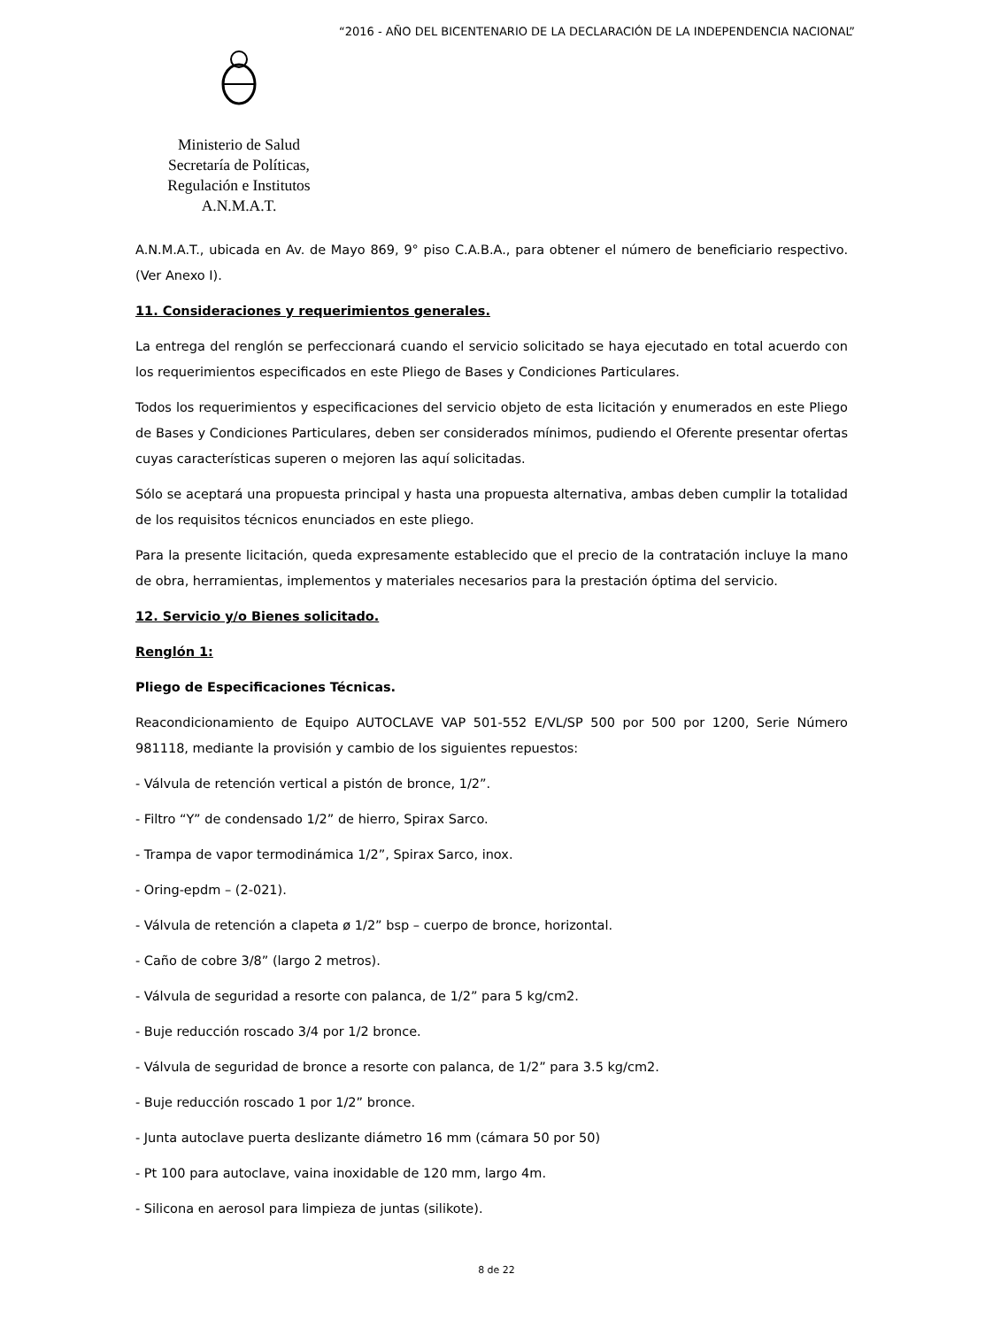“2016 - AÑO DEL BICENTENARIO DE LA DECLARACIÓN DE LA INDEPENDENCIA NACIONAL”
Ministerio de Salud
Secretaría de Políticas,
Regulación e Institutos
A.N.M.A.T.
A.N.M.A.T., ubicada en Av. de Mayo 869, 9° piso C.A.B.A., para obtener el número de beneficiario respectivo. (Ver Anexo I).
11. Consideraciones y requerimientos generales.
La entrega del renglón se perfeccionará cuando el servicio solicitado se haya ejecutado en total acuerdo con los requerimientos especificados en este Pliego de Bases y Condiciones Particulares.
Todos los requerimientos y especificaciones del servicio objeto de esta licitación y enumerados en este Pliego de Bases y Condiciones Particulares, deben ser considerados mínimos, pudiendo el Oferente presentar ofertas cuyas características superen o mejoren las aquí solicitadas.
Sólo se aceptará una propuesta principal y hasta una propuesta alternativa, ambas deben cumplir la totalidad de los requisitos técnicos enunciados en este pliego.
Para la presente licitación, queda expresamente establecido que el precio de la contratación incluye la mano de obra, herramientas, implementos y materiales necesarios para la prestación óptima del servicio.
12. Servicio y/o Bienes solicitado.
Renglón 1:
Pliego de Especificaciones Técnicas.
Reacondicionamiento de Equipo AUTOCLAVE VAP 501-552 E/VL/SP 500 por 500 por 1200, Serie Número 981118, mediante la provisión y cambio de los siguientes repuestos:
- Válvula de retención vertical a pistón de bronce, 1/2”.
- Filtro “Y” de condensado 1/2” de hierro, Spirax Sarco.
- Trampa de vapor termodinámica 1/2”, Spirax Sarco, inox.
- Oring-epdm – (2-021).
- Válvula de retención a clapeta ø 1/2” bsp – cuerpo de bronce, horizontal.
- Caño de cobre 3/8” (largo 2 metros).
- Válvula de seguridad a resorte con palanca, de 1/2” para 5 kg/cm2.
- Buje reducción roscado 3/4 por 1/2 bronce.
- Válvula de seguridad de bronce a resorte con palanca, de 1/2” para 3.5 kg/cm2.
- Buje reducción roscado 1 por 1/2” bronce.
- Junta autoclave puerta deslizante diámetro 16 mm (cámara 50 por 50)
- Pt 100 para autoclave, vaina inoxidable de 120 mm, largo 4m.
- Silicona en aerosol para limpieza de juntas (silikote).
8 de 22